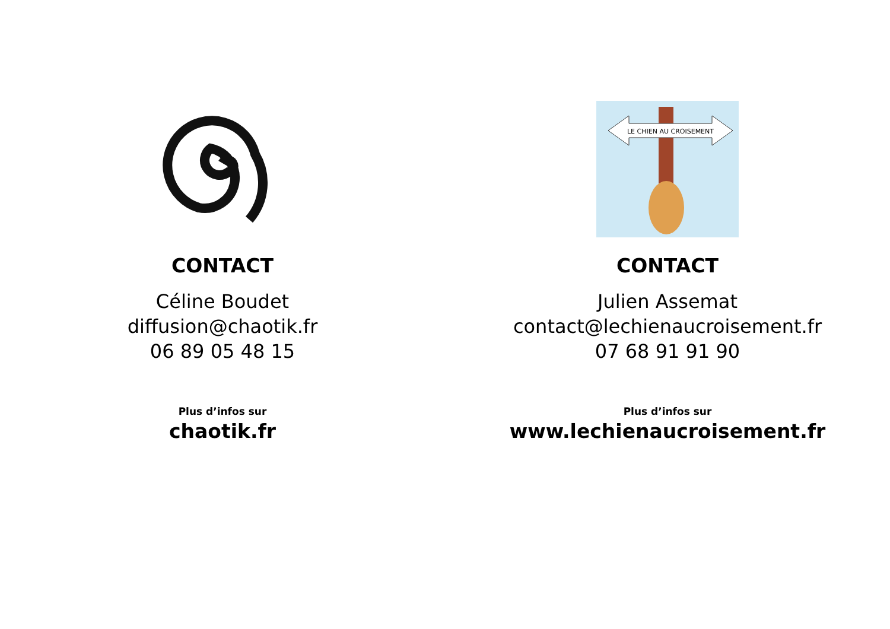CONTACT
Céline Boudet
diffusion@chaotik.fr
06 89 05 48 15
Plus d’infos sur
chaotik.fr
LE CHIEN AU CROISEMENT
CONTACT
Julien Assemat
contact@lechienaucroisement.fr
07 68 91 91 90
Plus d’infos sur
www.lechienaucroisement.fr